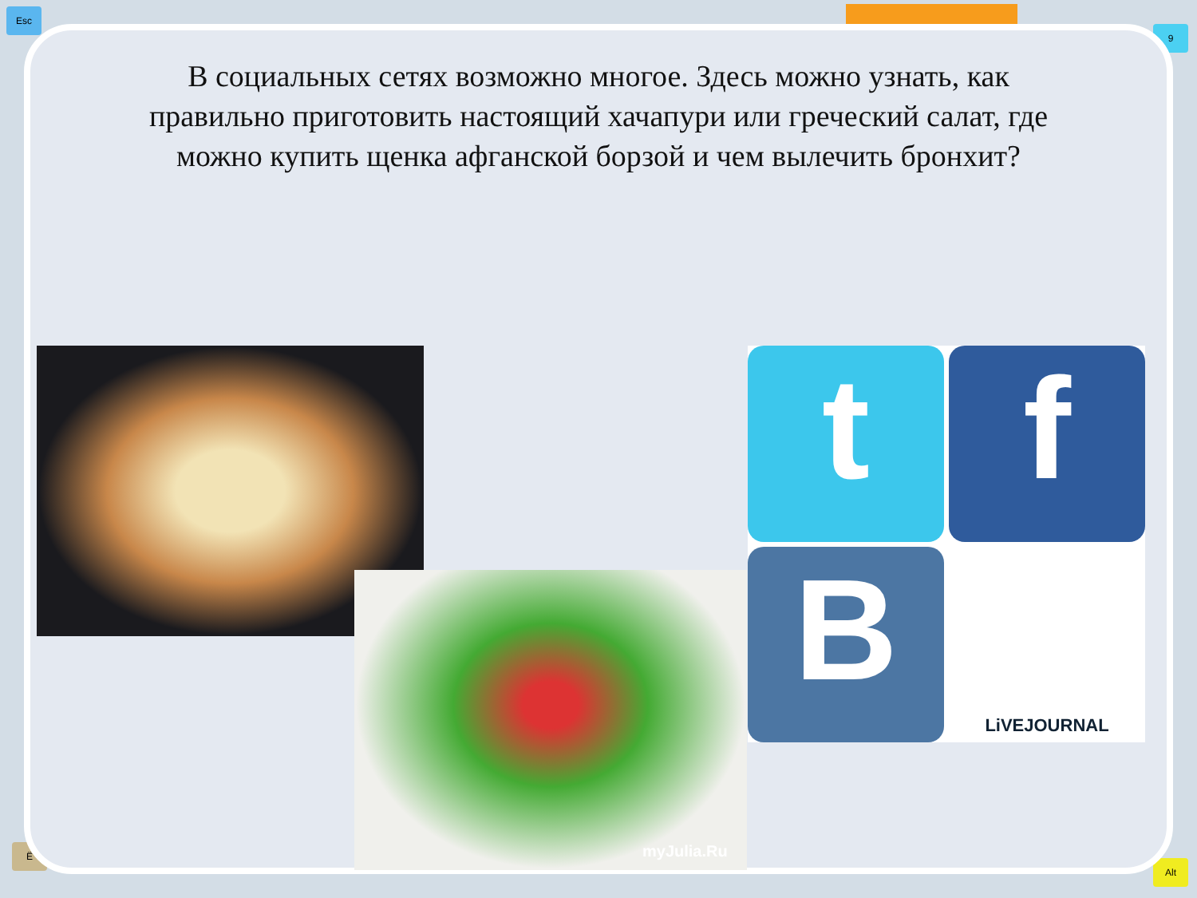Esc
9
Alt
Ё
В социальных сетях возможно многое. Здесь можно узнать, как правильно приготовить настоящий хачапури или греческий салат, где можно купить щенка афганской борзой и чем вылечить бронхит?
myJulia.Ru
t
f
B
LiVEJOURNAL